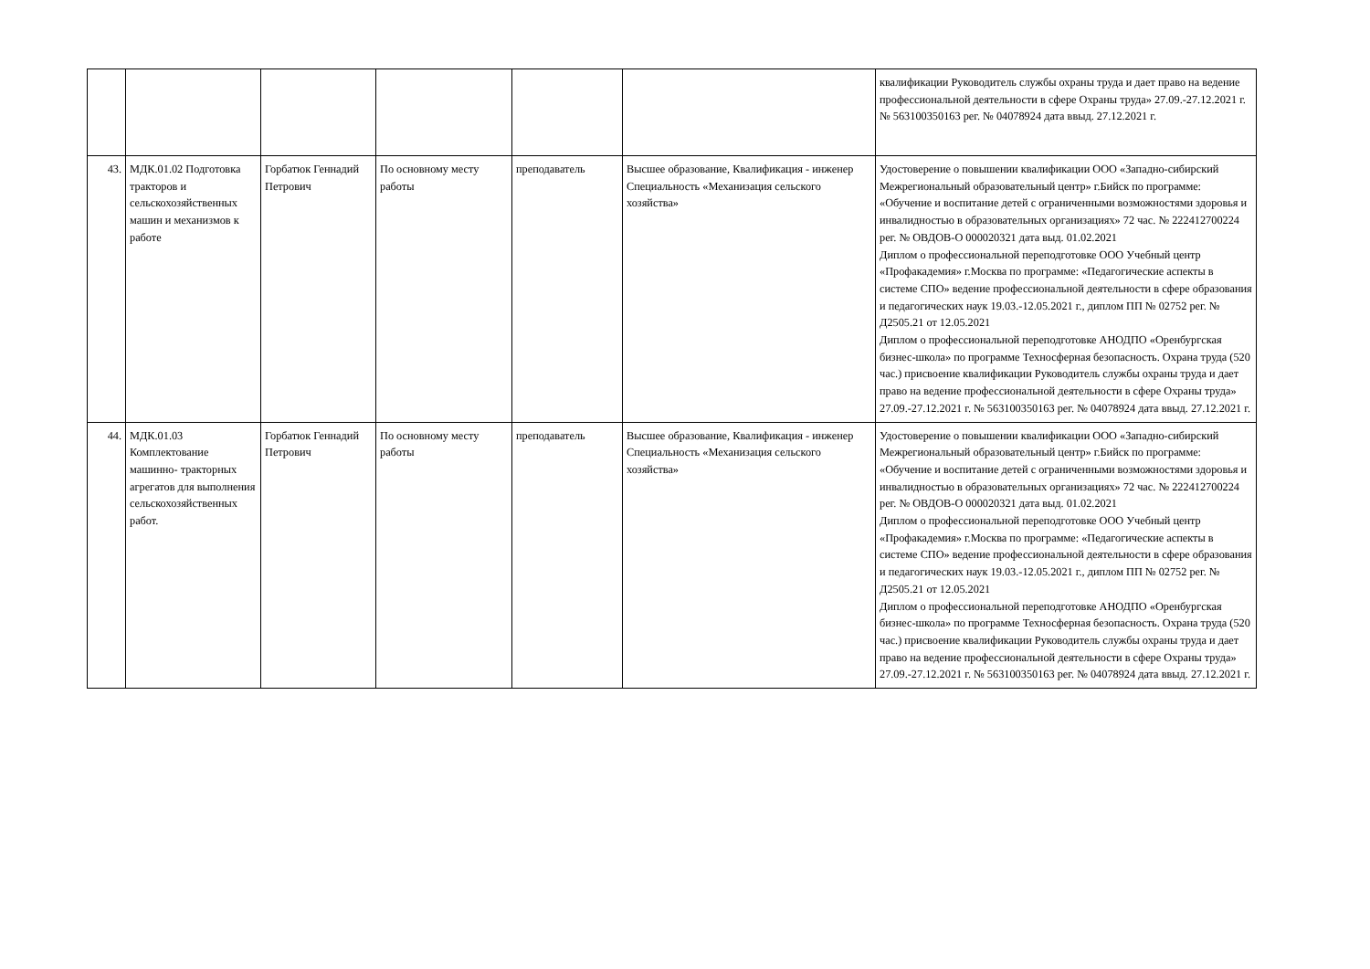| | | | | | | квалификации Руководитель службы охраны труда и дает право на ведение профессиональной деятельности в сфере Охраны труда» 27.09.-27.12.2021 г. № 563100350163 рег. № 04078924 дата ввыд. 27.12.2021 г. |
| 43. | МДК.01.02 Подготовка тракторов и сельскохозяйственных машин и механизмов к работе | Горбатюк Геннадий Петрович | По основному месту работы | преподаватель | Высшее образование, Квалификация - инженер Специальность «Механизация сельского хозяйства» | Удостоверение о повышении квалификации ООО «Западно-сибирский Межрегиональный образовательный центр» г.Бийск по программе: «Обучение и воспитание детей с ограниченными возможностями здоровья и инвалидностью в образовательных организациях» 72 час. № 222412700224 рег. № ОВДОВ-О 000020321 дата выд. 01.02.2021 Диплом о профессиональной переподготовке ООО Учебный центр «Профакадемия» г.Москва по программе: «Педагогические аспекты в системе СПО» ведение профессиональной деятельности в сфере образования и педагогических наук 19.03.-12.05.2021 г., диплом ПП № 02752 рег. № Д2505.21 от 12.05.2021 Диплом о профессиональной переподготовке АНОДПО «Оренбургская бизнес-школа» по программе Техносферная безопасность. Охрана труда (520 час.) присвоение квалификации Руководитель службы охраны труда и дает право на ведение профессиональной деятельности в сфере Охраны труда» 27.09.-27.12.2021 г. № 563100350163 рег. № 04078924 дата ввыд. 27.12.2021 г. |
| 44. | МДК.01.03 Комплектование машинно- тракторных агрегатов для выполнения сельскохозяйственных работ. | Горбатюк Геннадий Петрович | По основному месту работы | преподаватель | Высшее образование, Квалификация - инженер Специальность «Механизация сельского хозяйства» | Удостоверение о повышении квалификации ООО «Западно-сибирский Межрегиональный образовательный центр» г.Бийск по программе: «Обучение и воспитание детей с ограниченными возможностями здоровья и инвалидностью в образовательных организациях» 72 час. № 222412700224 рег. № ОВДОВ-О 000020321 дата выд. 01.02.2021 Диплом о профессиональной переподготовке ООО Учебный центр «Профакадемия» г.Москва по программе: «Педагогические аспекты в системе СПО» ведение профессиональной деятельности в сфере образования и педагогических наук 19.03.-12.05.2021 г., диплом ПП № 02752 рег. № Д2505.21 от 12.05.2021 Диплом о профессиональной переподготовке АНОДПО «Оренбургская бизнес-школа» по программе Техносферная безопасность. Охрана труда (520 час.) присвоение квалификации Руководитель службы охраны труда и дает право на ведение профессиональной деятельности в сфере Охраны труда» 27.09.-27.12.2021 г. № 563100350163 рег. № 04078924 дата ввыд. 27.12.2021 г. |